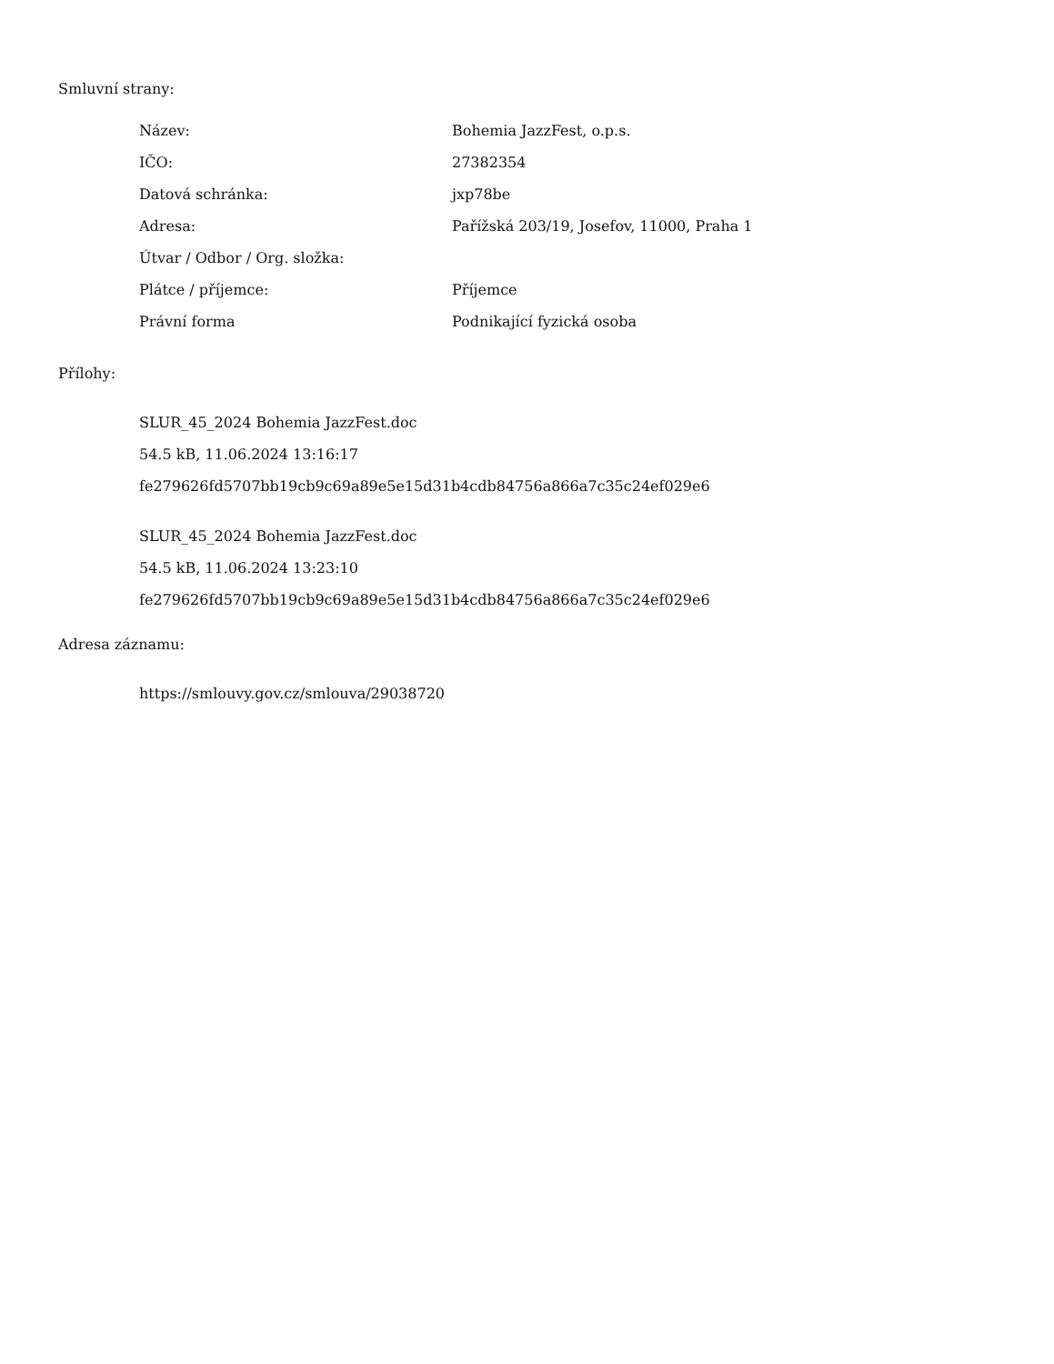Smluvní strany:
| Název: | Bohemia JazzFest, o.p.s. |
| IČO: | 27382354 |
| Datová schránka: | jxp78be |
| Adresa: | Pařížská 203/19, Josefov, 11000, Praha 1 |
| Útvar / Odbor / Org. složka: | |
| Plátce / příjemce: | Příjemce |
| Právní forma | Podnikající fyzická osoba |
Přílohy:
SLUR_45_2024 Bohemia JazzFest.doc
54.5 kB, 11.06.2024 13:16:17
fe279626fd5707bb19cb9c69a89e5e15d31b4cdb84756a866a7c35c24ef029e6
SLUR_45_2024 Bohemia JazzFest.doc
54.5 kB, 11.06.2024 13:23:10
fe279626fd5707bb19cb9c69a89e5e15d31b4cdb84756a866a7c35c24ef029e6
Adresa záznamu:
https://smlouvy.gov.cz/smlouva/29038720